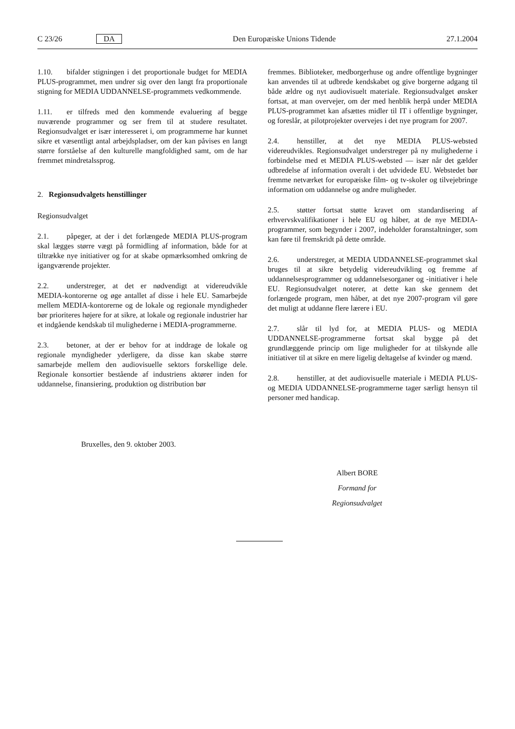C 23/26 DA Den Europæiske Unions Tidende 27.1.2004
1.10. bifalder stigningen i det proportionale budget for MEDIA PLUS-programmet, men undrer sig over den langt fra proportionale stigning for MEDIA UDDANNELSE-programmets vedkommende.
1.11. er tilfreds med den kommende evaluering af begge nuværende programmer og ser frem til at studere resultatet. Regionsudvalget er især interesseret i, om programmerne har kunnet sikre et væsentligt antal arbejdspladser, om der kan påvises en langt større forståelse af den kulturelle mangfoldighed samt, om de har fremmet mindretalssprog.
2. Regionsudvalgets henstillinger
Regionsudvalget
2.1. påpeger, at der i det forlængede MEDIA PLUS-program skal lægges større vægt på formidling af information, både for at tiltrække nye initiativer og for at skabe opmærksomhed omkring de igangværende projekter.
2.2. understreger, at det er nødvendigt at videreudvikle MEDIA-kontorerne og øge antallet af disse i hele EU. Samarbejde mellem MEDIA-kontorerne og de lokale og regionale myndigheder bør prioriteres højere for at sikre, at lokale og regionale industrier har et indgående kendskab til mulighederne i MEDIA-programmerne.
2.3. betoner, at der er behov for at inddrage de lokale og regionale myndigheder yderligere, da disse kan skabe større samarbejde mellem den audiovisuelle sektors forskellige dele. Regionale konsortier bestående af industriens aktører inden for uddannelse, finansiering, produktion og distribution bør
fremmes. Biblioteker, medborgerhuse og andre offentlige bygninger kan anvendes til at udbrede kendskabet og give borgerne adgang til både ældre og nyt audiovisuelt materiale. Regionsudvalget ønsker fortsat, at man overvejer, om der med henblik herpå under MEDIA PLUS-programmet kan afsættes midler til IT i offentlige bygninger, og foreslår, at pilotprojekter overvejes i det nye program for 2007.
2.4. henstiller, at det nye MEDIA PLUS-websted videreudvikles. Regionsudvalget understreger på ny mulighederne i forbindelse med et MEDIA PLUS-websted — især når det gælder udbredelse af information overalt i det udvidede EU. Webstedet bør fremme netværket for europæiske film- og tv-skoler og tilvejebringe information om uddannelse og andre muligheder.
2.5. støtter fortsat støtte kravet om standardisering af erhvervskvalifikationer i hele EU og håber, at de nye MEDIA-programmer, som begynder i 2007, indeholder foranstaltninger, som kan føre til fremskridt på dette område.
2.6. understreger, at MEDIA UDDANNELSE-programmet skal bruges til at sikre betydelig videreudvikling og fremme af uddannelsesprogrammer og uddannelsesorganer og -initiativer i hele EU. Regionsudvalget noterer, at dette kan ske gennem det forlængede program, men håber, at det nye 2007-program vil gøre det muligt at uddanne flere lærere i EU.
2.7. slår til lyd for, at MEDIA PLUS- og MEDIA UDDANNELSE-programmerne fortsat skal bygge på det grundlæggende princip om lige muligheder for at tilskynde alle initiativer til at sikre en mere ligelig deltagelse af kvinder og mænd.
2.8. henstiller, at det audiovisuelle materiale i MEDIA PLUS- og MEDIA UDDANNELSE-programmerne tager særligt hensyn til personer med handicap.
Bruxelles, den 9. oktober 2003.
Albert BORE
Formand for
Regionsudvalget